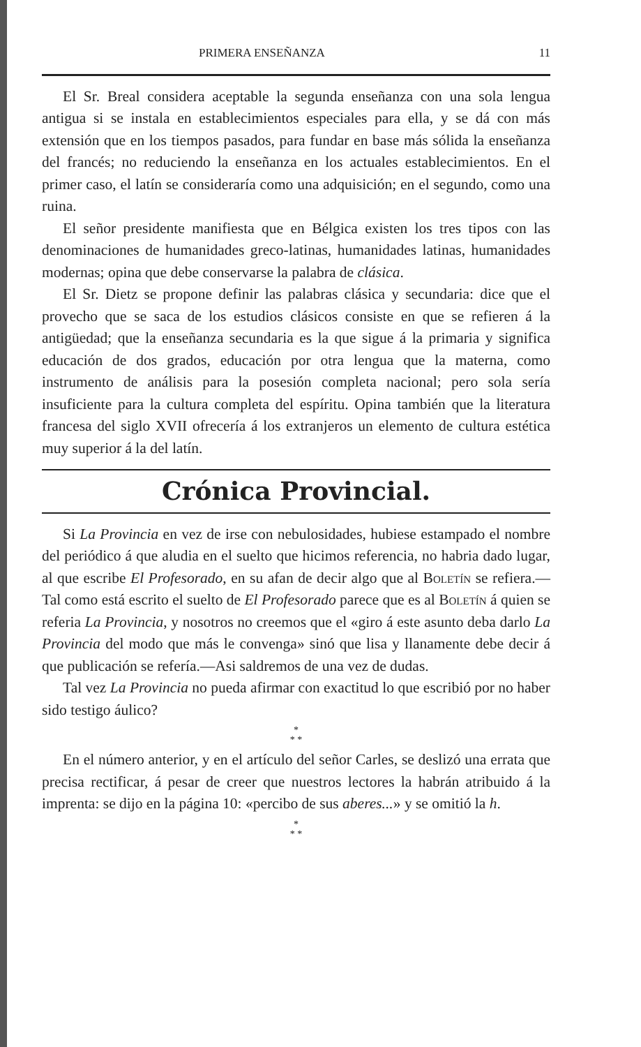PRIMERA ENSEÑANZA 11
El Sr. Breal considera aceptable la segunda enseñanza con una sola lengua antigua si se instala en establecimientos especiales para ella, y se dá con más extensión que en los tiempos pasados, para fundar en base más sólida la enseñanza del francés; no reduciendo la enseñanza en los actuales establecimientos. En el primer caso, el latín se consideraría como una adquisición; en el segundo, como una ruina.
El señor presidente manifiesta que en Bélgica existen los tres tipos con las denominaciones de humanidades greco-latinas, humanidades latinas, humanidades modernas; opina que debe conservarse la palabra de clásica.
El Sr. Dietz se propone definir las palabras clásica y secundaria: dice que el provecho que se saca de los estudios clásicos consiste en que se refieren á la antigüedad; que la enseñanza secundaria es la que sigue á la primaria y significa educación de dos grados, educación por otra lengua que la materna, como instrumento de análisis para la posesión completa nacional; pero sola sería insuficiente para la cultura completa del espíritu. Opina también que la literatura francesa del siglo XVII ofrecería á los extranjeros un elemento de cultura estética muy superior á la del latín.
Crónica Provincial.
Si La Provincia en vez de irse con nebulosidades, hubiese estampado el nombre del periódico á que aludia en el suelto que hicimos referencia, no habria dado lugar, al que escribe El Profesorado, en su afan de decir algo que al Boletín se refiera.—Tal como está escrito el suelto de El Profesorado parece que es al Boletín á quien se referia La Provincia, y nosotros no creemos que el «giro á este asunto deba darlo La Provincia del modo que más le convenga» sinó que lisa y llanamente debe decir á que publicación se refería.—Asi saldremos de una vez de dudas.
Tal vez La Provincia no pueda afirmar con exactitud lo que escribió por no haber sido testigo áulico?
*
* *
En el número anterior, y en el artículo del señor Carles, se deslizó una errata que precisa rectificar, á pesar de creer que nuestros lectores la habrán atribuido á la imprenta: se dijo en la página 10: «percibo de sus aberes...» y se omitió la h.
*
* *